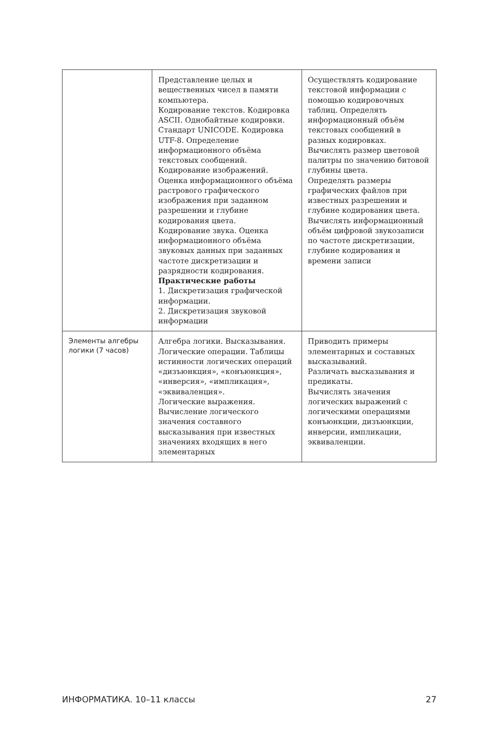| | Представление целых и вещественных чисел в памяти компьютера. Кодирование текстов. Кодировка ASCII. Однобайтные кодировки. Стандарт UNICODE. Кодировка UTF-8. Определение информационного объёма текстовых сообщений. Кодирование изображений. Оценка информационного объёма растрового графического изображения при заданном разрешении и глубине кодирования цвета. Кодирование звука. Оценка информационного объёма звуковых данных при заданных частоте дискретизации и разрядности кодирования. Практические работы 1. Дискретизация графической информации. 2. Дискретизация звуковой информации | Осуществлять кодирование текстовой информации с помощью кодировочных таблиц. Определять информационный объём текстовых сообщений в разных кодировках. Вычислять размер цветовой палитры по значению битовой глубины цвета. Определять размеры графических файлов при известных разрешении и глубине кодирования цвета. Вычислять информационный объём цифровой звукозаписи по частоте дискретизации, глубине кодирования и времени записи |
| Элементы алгебры логики (7 часов) | Алгебра логики. Высказывания. Логические операции. Таблицы истинности логических операций «дизъюнкция», «конъюнкция», «инверсия», «импликация», «эквиваленция». Логические выражения. Вычисление логического значения составного высказывания при известных значениях входящих в него элементарных | Приводить примеры элементарных и составных высказываний. Различать высказывания и предикаты. Вычислять значения логических выражений с логическими операциями конъюнкции, дизъюнкции, инверсии, импликации, эквиваленции. |
ИНФОРМАТИКА. 10–11 классы 27